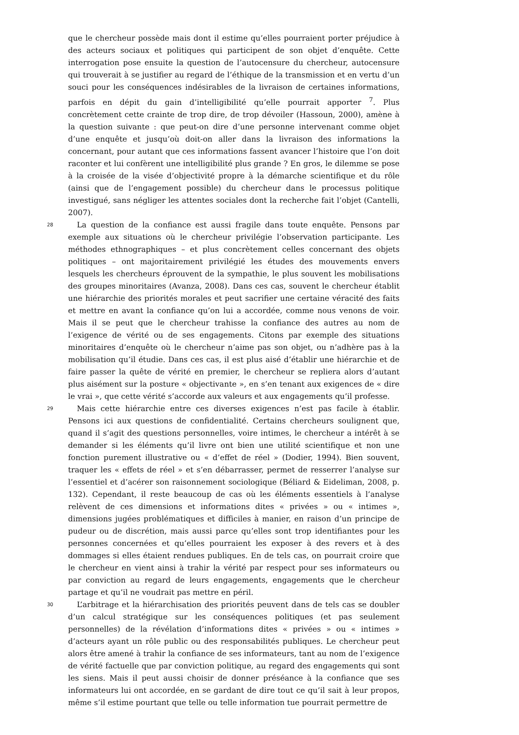que le chercheur possède mais dont il estime qu’elles pourraient porter préjudice à des acteurs sociaux et politiques qui participent de son objet d’enquête. Cette interrogation pose ensuite la question de l’autocensure du chercheur, autocensure qui trouverait à se justifier au regard de l’éthique de la transmission et en vertu d’un souci pour les conséquences indésirables de la livraison de certaines informations, parfois en dépit du gain d’intelligibilité qu’elle pourrait apporter <sup>7</sup>. Plus concrètement cette crainte de trop dire, de trop dévoiler (Hassoun, 2000), amène à la question suivante : que peut-on dire d’une personne intervenant comme objet d’une enquête et jusqu’où doit-on aller dans la livraison des informations la concernant, pour autant que ces informations fassent avancer l’histoire que l’on doit raconter et lui confèrent une intelligibilité plus grande ? En gros, le dilemme se pose à la croisée de la visée d’objectivité propre à la démarche scientifique et du rôle (ainsi que de l’engagement possible) du chercheur dans le processus politique investigué, sans négliger les attentes sociales dont la recherche fait l’objet (Cantelli, 2007).
28
La question de la confiance est aussi fragile dans toute enquête. Pensons par exemple aux situations où le chercheur privilégie l’observation participante. Les méthodes ethnographiques – et plus concrètement celles concernant des objets politiques – ont majoritairement privilégié les études des mouvements envers lesquels les chercheurs éprouvent de la sympathie, le plus souvent les mobilisations des groupes minoritaires (Avanza, 2008). Dans ces cas, souvent le chercheur établit une hiérarchie des priorités morales et peut sacrifier une certaine véracité des faits et mettre en avant la confiance qu’on lui a accordée, comme nous venons de voir. Mais il se peut que le chercheur trahisse la confiance des autres au nom de l’exigence de vérité ou de ses engagements. Citons par exemple des situations minoritaires d’enquête où le chercheur n’aime pas son objet, ou n’adhère pas à la mobilisation qu’il étudie. Dans ces cas, il est plus aisé d’établir une hiérarchie et de faire passer la quête de vérité en premier, le chercheur se repliera alors d’autant plus aisément sur la posture « objectivante », en s’en tenant aux exigences de « dire le vrai », que cette vérité s’accorde aux valeurs et aux engagements qu’il professe.
29
Mais cette hiérarchie entre ces diverses exigences n’est pas facile à établir. Pensons ici aux questions de confidentialité. Certains chercheurs soulignent que, quand il s’agit des questions personnelles, voire intimes, le chercheur a intérêt à se demander si les éléments qu’il livre ont bien une utilité scientifique et non une fonction purement illustrative ou « d’effet de réel » (Dodier, 1994). Bien souvent, traquer les « effets de réel » et s’en débarrasser, permet de resserrer l’analyse sur l’essentiel et d’acérer son raisonnement sociologique (Béliard & Eideliman, 2008, p. 132). Cependant, il reste beaucoup de cas où les éléments essentiels à l’analyse relèvent de ces dimensions et informations dites « privées » ou « intimes », dimensions jugées problématiques et difficiles à manier, en raison d’un principe de pudeur ou de discrétion, mais aussi parce qu’elles sont trop identifiantes pour les personnes concernées et qu’elles pourraient les exposer à des revers et à des dommages si elles étaient rendues publiques. En de tels cas, on pourrait croire que le chercheur en vient ainsi à trahir la vérité par respect pour ses informateurs ou par conviction au regard de leurs engagements, engagements que le chercheur partage et qu’il ne voudrait pas mettre en péril.
30
L’arbitrage et la hiérarchisation des priorités peuvent dans de tels cas se doubler d’un calcul stratégique sur les conséquences politiques (et pas seulement personnelles) de la révélation d’informations dites « privées » ou « intimes » d’acteurs ayant un rôle public ou des responsabilités publiques. Le chercheur peut alors être amené à trahir la confiance de ses informateurs, tant au nom de l’exigence de vérité factuelle que par conviction politique, au regard des engagements qui sont les siens. Mais il peut aussi choisir de donner préséance à la confiance que ses informateurs lui ont accordée, en se gardant de dire tout ce qu’il sait à leur propos, même s’il estime pourtant que telle ou telle information tue pourrait permettre de